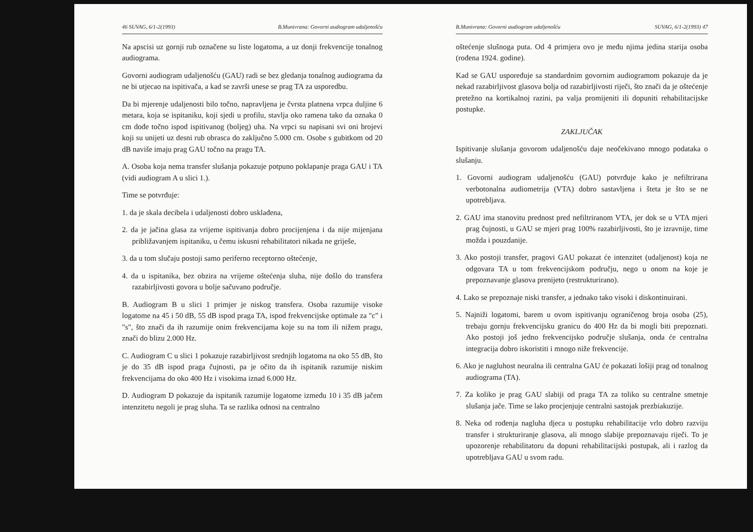46 SUVAG, 6/1-2(1993) B.Munivrana: Govorni audiogram udaljenošću
Na apscisi uz gornji rub označene su liste logatoma, a uz donji frekvencije tonalnog audiograma.
Govorni audiogram udaljenošću (GAU) radi se bez gledanja tonalnog audiograma da ne bi utjecao na ispitivača, a kad se završi unese se prag TA za usporedbu.
Da bi mjerenje udaljenosti bilo točno, napravljena je čvrsta platnena vrpca duljine 6 metara, koja se ispitaniku, koji sjedi u profilu, stavlja oko ramena tako da oznaka 0 cm dođe točno ispod ispitivanog (boljeg) uha. Na vrpci su napisani svi oni brojevi koji su unijeti uz desni rub obrasca do zaključno 5.000 cm. Osobe s gubitkom od 20 dB naviše imaju prag GAU točno na pragu TA.
A. Osoba koja nema transfer slušanja pokazuje potpuno poklapanje praga GAU i TA (vidi audiogram A u slici 1.).
Time se potvrđuje:
1. da je skala decibela i udaljenosti dobro usklađena,
2. da je jačina glasa za vrijeme ispitivanja dobro procijenjena i da nije mijenjana približavanjem ispitaniku, u čemu iskusni rehabilitatori nikada ne griješe,
3. da u tom slučaju postoji samo periferno receptorno oštećenje,
4. da u ispitanika, bez obzira na vrijeme oštećenja sluha, nije došlo do transfera razabirljivosti govora u bolje sačuvano područje.
B. Audiogram B u slici 1 primjer je niskog transfera. Osoba razumije visoke logatome na 45 i 50 dB, 55 dB ispod praga TA, ispod frekvencijske optimale za "c" i "s", što znači da ih razumije onim frekvencijama koje su na tom ili nižem pragu, znači do blizu 2.000 Hz.
C. Audiogram C u slici 1 pokazuje razabirljivost srednjih logatoma na oko 55 dB, što je do 35 dB ispod praga čujnosti, pa je očito da ih ispitanik razumije niskim frekvencijama do oko 400 Hz i visokima iznad 6.000 Hz.
D. Audiogram D pokazuje da ispitanik razumije logatome između 10 i 35 dB jačem intenzitetu negoli je prag sluha. Ta se razlika odnosi na centralno
B.Munivrana: Govorni audiogram udaljenošću SUVAG, 6/1-2(1993) 47
oštećenje slušnoga puta. Od 4 primjera ovo je među njima jedina starija osoba (rođena 1924. godine).
Kad se GAU uspoređuje sa standardnim govornim audiogramom pokazuje da je nekad razabirljivost glasova bolja od razabirljivosti riječi, što znači da je oštećenje pretežno na kortikalnoj razini, pa valja promijeniti ili dopuniti rehabilitacijske postupke.
ZAKLJUČAK
Ispitivanje slušanja govorom udaljenošću daje neočekivano mnogo podataka o slušanju.
1. Govorni audiogram udaljenošću (GAU) potvrđuje kako je nefiltrirana verbotonalna audiometrija (VTA) dobro sastavljena i šteta je što se ne upotrebljava.
2. GAU ima stanovitu prednost pred nefiltriranom VTA, jer dok se u VTA mjeri prag čujnosti, u GAU se mjeri prag 100% razabirljivosti, što je izravnije, time možda i pouzdanije.
3. Ako postoji transfer, pragovi GAU pokazat će intenzitet (udaljenost) koja ne odgovara TA u tom frekvencijskom području, nego u onom na koje je prepoznavanje glasova prenijeto (restrukturirano).
4. Lako se prepoznaje niski transfer, a jednako tako visoki i diskontinuirani.
5. Najniži logatomi, barem u ovom ispitivanju ograničenog broja osoba (25), trebaju gornju frekvencijsku granicu do 400 Hz da bi mogli biti prepoznati. Ako postoji još jedno frekvencijsko područje slušanja, onda će centralna integracija dobro iskoristiti i mnogo niže frekvencije.
6. Ako je nagluhost neuralna ili centralna GAU će pokazati lošiji prag od tonalnog audiograma (TA).
7. Za koliko je prag GAU slabiji od praga TA za toliko su centralne smetnje slušanja jače. Time se lako procjenjuje centralni sastojak prezbiakuzije.
8. Neka od rođenja nagluha djeca u postupku rehabilitacije vrlo dobro razviju transfer i strukturiranje glasova, ali mnogo slabije prepoznavaju riječi. To je upozorenje rehabilitatoru da dopuni rehabilitacijski postupak, ali i razlog da upotrebljava GAU u svom radu.